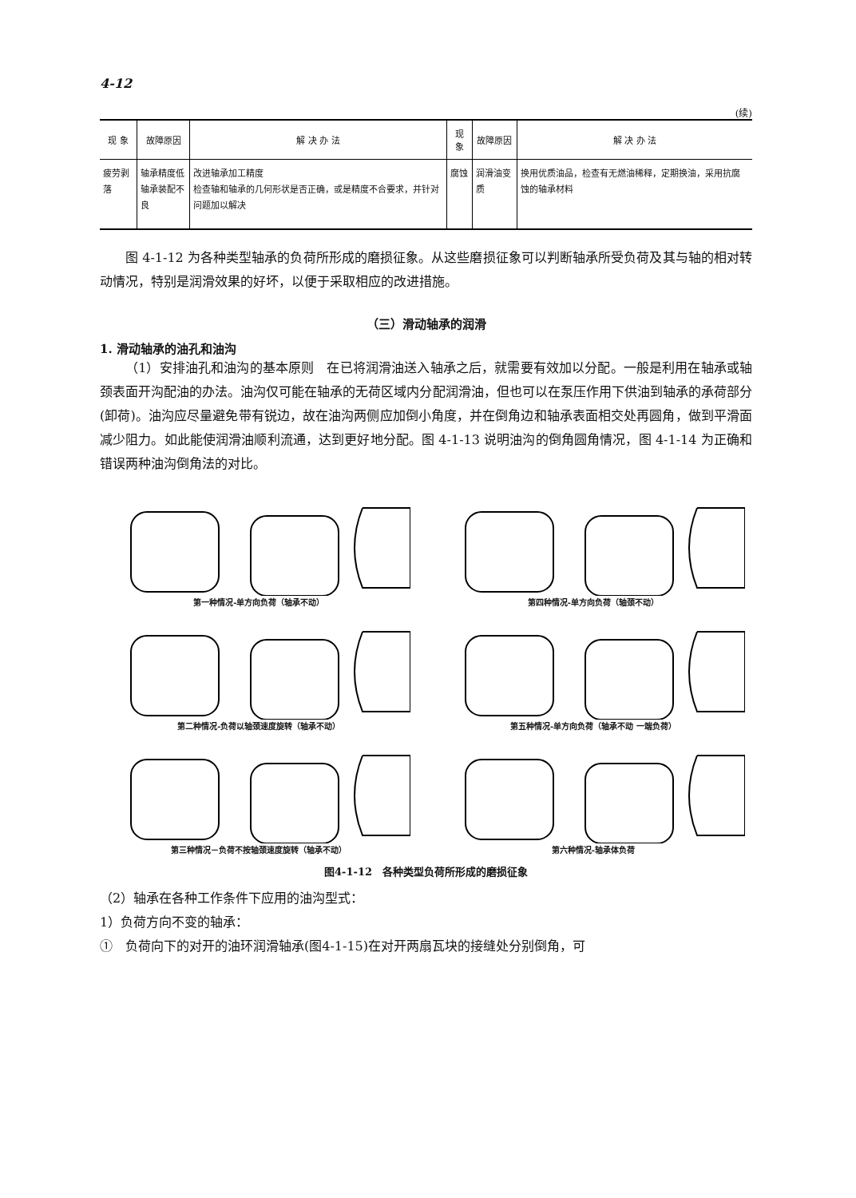4-12
(续)
| 现 象 | 故障原因 | 解 决 办 法 | 现 象 | 故障原因 | 解 决 办 法 |
| --- | --- | --- | --- | --- | --- |
| 疲劳剥落 | 轴承精度低 轴承装配不良 | 改进轴承加工精度 检查轴和轴承的几何形状是否正确，或是精度不合要求，并针对问题加以解决 | 腐蚀 | 润滑油变质 | 换用优质油品，检查有无燃油稀释，定期换油，采用抗腐蚀的轴承材料 |
图 4-1-12 为各种类型轴承的负荷所形成的磨损征象。从这些磨损征象可以判断轴承所受负荷及其与轴的相对转动情况，特别是润滑效果的好坏，以便于采取相应的改进措施。
（三）滑动轴承的润滑
1. 滑动轴承的油孔和油沟
（1）安排油孔和油沟的基本原则　在已将润滑油送入轴承之后，就需要有效加以分配。一般是利用在轴承或轴颈表面开沟配油的办法。油沟仅可能在轴承的无荷区域内分配润滑油，但也可以在泵压作用下供油到轴承的承荷部分(卸荷)。油沟应尽量避免带有锐边，故在油沟两侧应加倒小角度，并在倒角边和轴承表面相交处再圆角，做到平滑面减少阻力。如此能使润滑油顺利流通，达到更好地分配。图 4-1-13 说明油沟的倒角圆角情况，图 4-1-14 为正确和错误两种油沟倒角法的对比。
第一种情况-单方向负荷（轴承不动）
第四种情况-单方向负荷（轴颈不动）
第二种情况-负荷以轴颈速度旋转（轴承不动）
第五种情况-单方向负荷（轴承不动 一端负荷）
第三种情况－负荷不按轴颈速度旋转（轴承不动）
第六种情况-轴承体负荷
图4-1-12　各种类型负荷所形成的磨损征象
（2）轴承在各种工作条件下应用的油沟型式：
1）负荷方向不变的轴承：
①　负荷向下的对开的油环润滑轴承(图4-1-15)在对开两扇瓦块的接缝处分别倒角，可